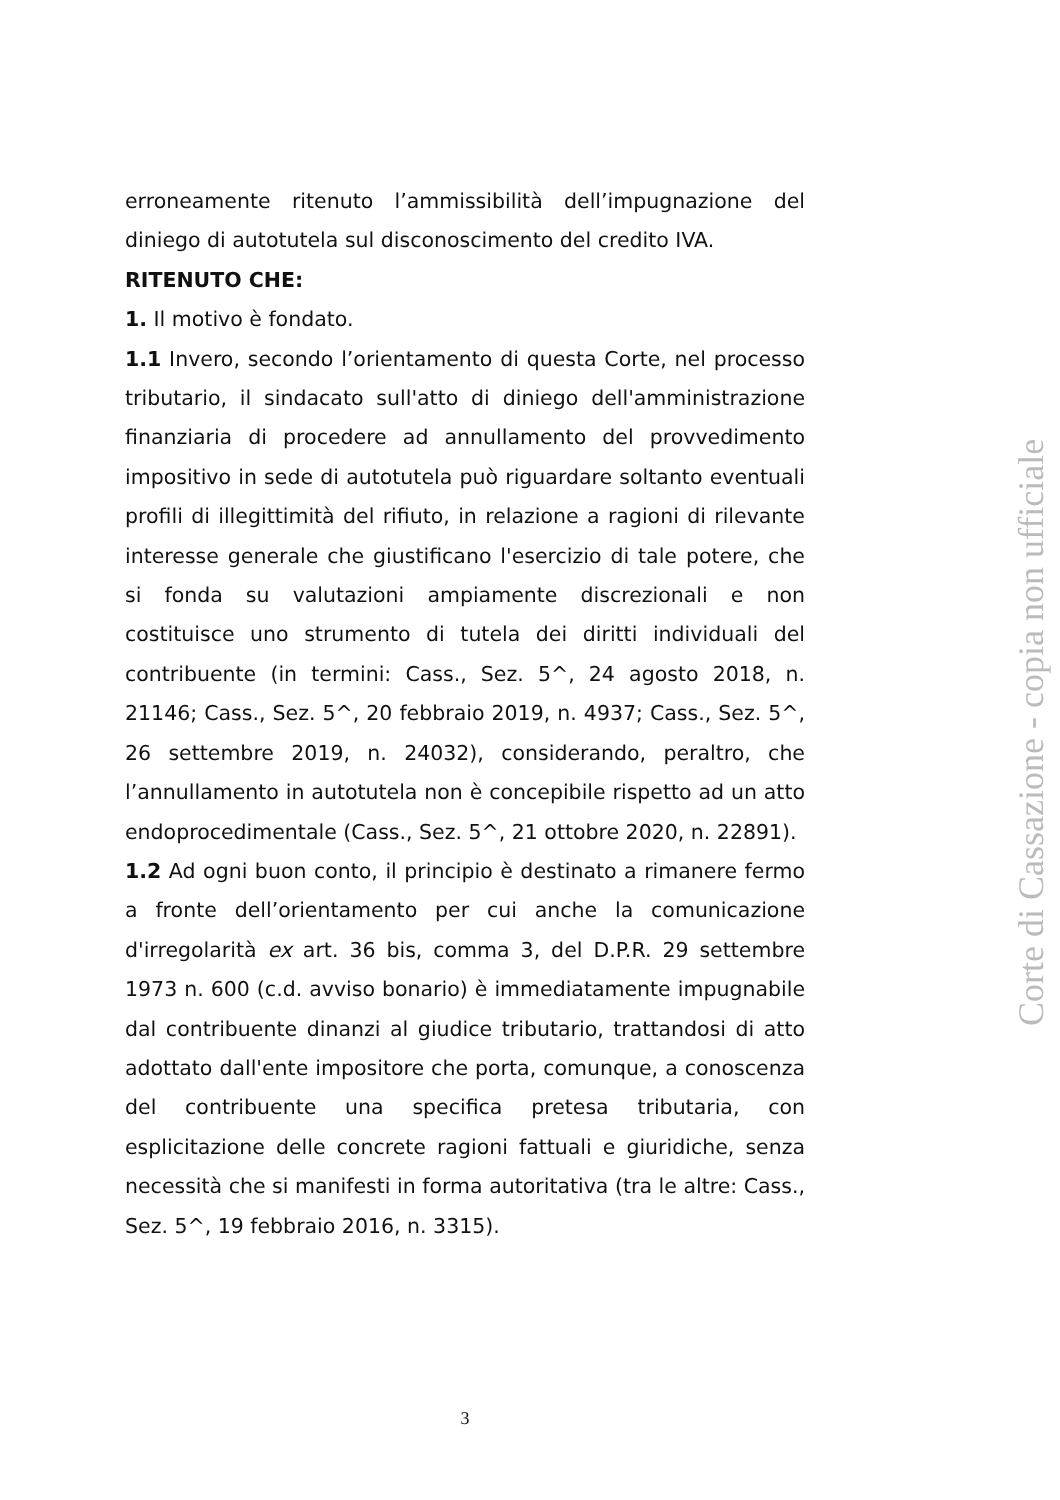erroneamente ritenuto l’ammissibilità dell’impugnazione del diniego di autotutela sul disconoscimento del credito IVA.
RITENUTO CHE:
1. Il motivo è fondato.
1.1 Invero, secondo l’orientamento di questa Corte, nel processo tributario, il sindacato sull'atto di diniego dell'amministrazione finanziaria di procedere ad annullamento del provvedimento impositivo in sede di autotutela può riguardare soltanto eventuali profili di illegittimità del rifiuto, in relazione a ragioni di rilevante interesse generale che giustificano l'esercizio di tale potere, che si fonda su valutazioni ampiamente discrezionali e non costituisce uno strumento di tutela dei diritti individuali del contribuente (in termini: Cass., Sez. 5^, 24 agosto 2018, n. 21146; Cass., Sez. 5^, 20 febbraio 2019, n. 4937; Cass., Sez. 5^, 26 settembre 2019, n. 24032), considerando, peraltro, che l’annullamento in autotutela non è concepibile rispetto ad un atto endoprocedimentale (Cass., Sez. 5^, 21 ottobre 2020, n. 22891).
1.2 Ad ogni buon conto, il principio è destinato a rimanere fermo a fronte dell’orientamento per cui anche la comunicazione d'irregolarità ex art. 36 bis, comma 3, del D.P.R. 29 settembre 1973 n. 600 (c.d. avviso bonario) è immediatamente impugnabile dal contribuente dinanzi al giudice tributario, trattandosi di atto adottato dall'ente impositore che porta, comunque, a conoscenza del contribuente una specifica pretesa tributaria, con esplicitazione delle concrete ragioni fattuali e giuridiche, senza necessità che si manifesti in forma autoritativa (tra le altre: Cass., Sez. 5^, 19 febbraio 2016, n. 3315).
3
Corte di Cassazione - copia non ufficiale